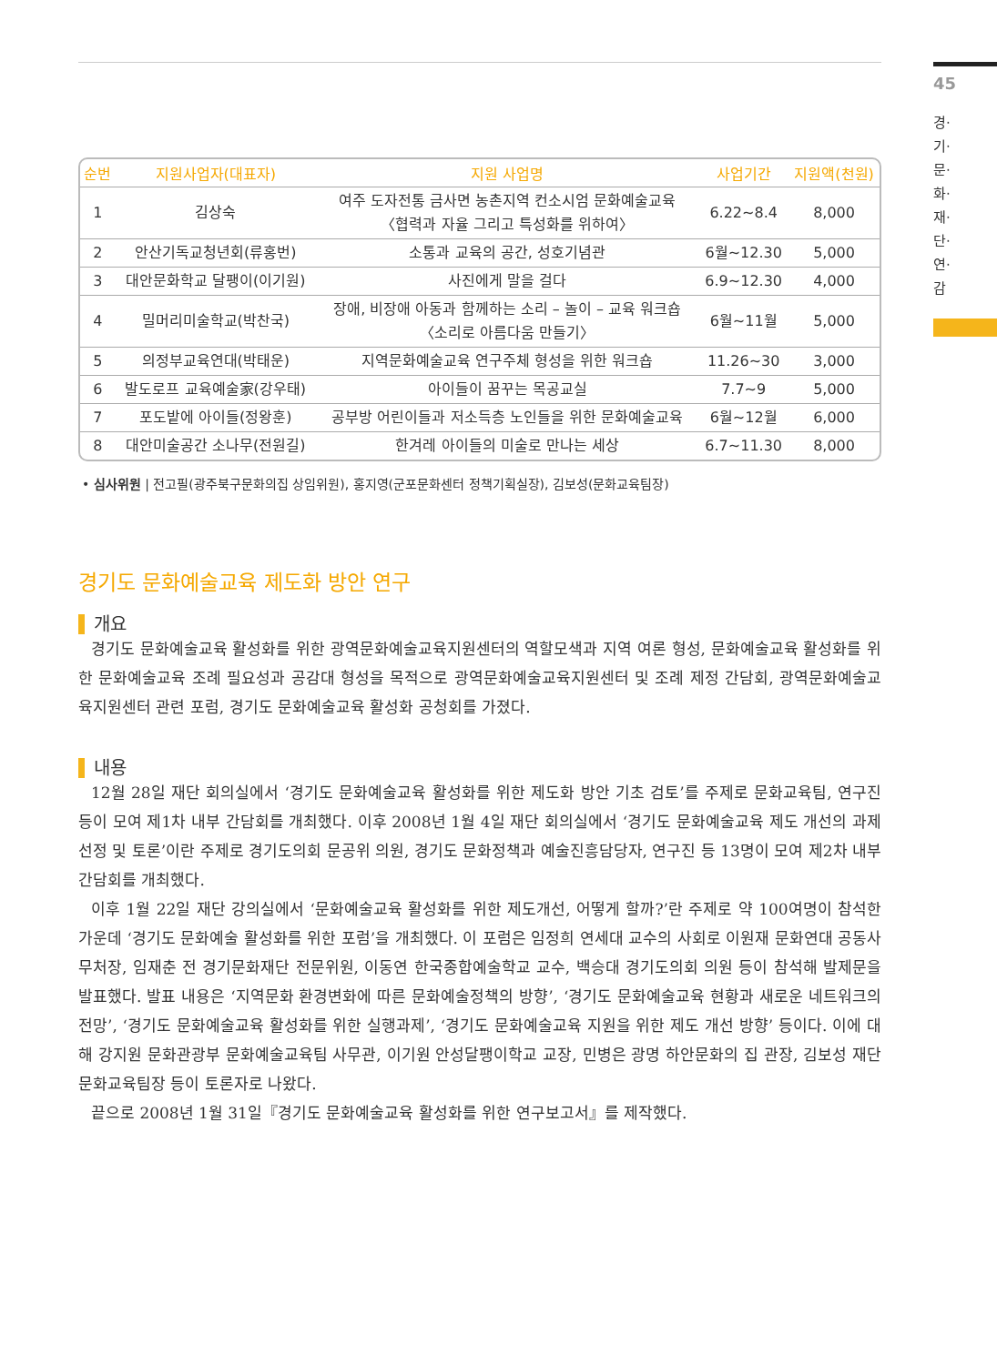45
경·기·문·화·재·단·연·감
| 순번 | 지원사업자(대표자) | 지원 사업명 | 사업기간 | 지원액(천원) |
| --- | --- | --- | --- | --- |
| 1 | 김상숙 | 여주 도자전통 금사면 농촌지역 컨소시엄 문화예술교육 〈협력과 자율 그리고 특성화를 위하여〉 | 6.22~8.4 | 8,000 |
| 2 | 안산기독교청년회(류홍번) | 소통과 교육의 공간, 성호기념관 | 6월~12.30 | 5,000 |
| 3 | 대안문화학교 달팽이(이기원) | 사진에게 말을 걸다 | 6.9~12.30 | 4,000 |
| 4 | 밀머리미술학교(박찬국) | 장애, 비장애 아동과 함께하는 소리 – 놀이 – 교육 워크숍 〈소리로 아름다움 만들기〉 | 6월~11월 | 5,000 |
| 5 | 의정부교육연대(박태운) | 지역문화예술교육 연구주체 형성을 위한 워크숍 | 11.26~30 | 3,000 |
| 6 | 발도로프 교육예술家(강우태) | 아이들이 꿈꾸는 목공교실 | 7.7~9 | 5,000 |
| 7 | 포도밭에 아이들(정왕훈) | 공부방 어린이들과 저소득층 노인들을 위한 문화예술교육 | 6월~12월 | 6,000 |
| 8 | 대안미술공간 소나무(전원길) | 한겨레 아이들의 미술로 만나는 세상 | 6.7~11.30 | 8,000 |
• 심사위원 | 전고필(광주북구문화의집 상임위원), 홍지영(군포문화센터 정책기획실장), 김보성(문화교육팀장)
경기도 문화예술교육 제도화 방안 연구
개요
경기도 문화예술교육 활성화를 위한 광역문화예술교육지원센터의 역할모색과 지역 여론 형성, 문화예술교육 활성화를 위한 문화예술교육 조례 필요성과 공감대 형성을 목적으로 광역문화예술교육지원센터 및 조례 제정 간담회, 광역문화예술교육지원센터 관련 포럼, 경기도 문화예술교육 활성화 공청회를 가졌다.
내용
12월 28일 재단 회의실에서 ‘경기도 문화예술교육 활성화를 위한 제도화 방안 기초 검토’를 주제로 문화교육팀, 연구진 등이 모여 제1차 내부 간담회를 개최했다. 이후 2008년 1월 4일 재단 회의실에서 ‘경기도 문화예술교육 제도 개선의 과제 선정 및 토론’이란 주제로 경기도의회 문공위 의원, 경기도 문화정책과 예술진흥담당자, 연구진 등 13명이 모여 제2차 내부 간담회를 개최했다.
이후 1월 22일 재단 강의실에서 ‘문화예술교육 활성화를 위한 제도개선, 어떻게 할까?’란 주제로 약 100여명이 참석한 가운데 ‘경기도 문화예술 활성화를 위한 포럼’을 개최했다. 이 포럼은 임정희 연세대 교수의 사회로 이원재 문화연대 공동사무처장, 임재춘 전 경기문화재단 전문위원, 이동연 한국종합예술학교 교수, 백승대 경기도의회 의원 등이 참석해 발제문을 발표했다. 발표 내용은 ‘지역문화 환경변화에 따른 문화예술정책의 방향’, ‘경기도 문화예술교육 현황과 새로운 네트워크의 전망’, ‘경기도 문화예술교육 활성화를 위한 실행과제’, ‘경기도 문화예술교육 지원을 위한 제도 개선 방향’ 등이다. 이에 대해 강지원 문화관광부 문화예술교육팀 사무관, 이기원 안성달팽이학교 교장, 민병은 광명 하안문화의 집 관장, 김보성 재단 문화교육팀장 등이 토론자로 나왔다.
끝으로 2008년 1월 31일『경기도 문화예술교육 활성화를 위한 연구보고서』를 제작했다.